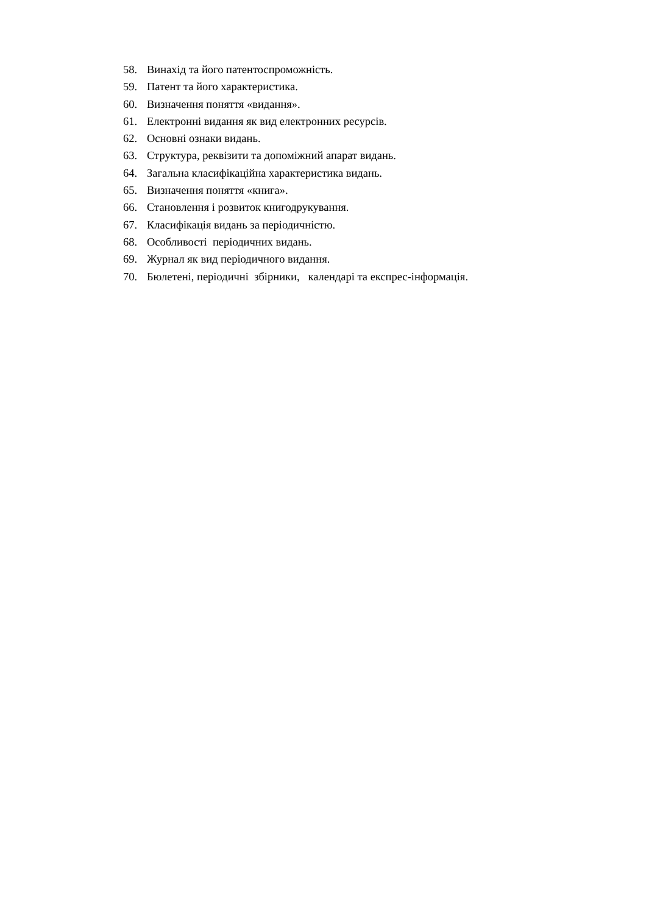58. Винахід та його патентоспроможність.
59. Патент та його характеристика.
60. Визначення поняття «видання».
61. Електронні видання як вид електронних ресурсів.
62. Основні ознаки видань.
63. Структура, реквізити та допоміжний апарат видань.
64. Загальна класифікаційна характеристика видань.
65. Визначення поняття «книга».
66. Становлення і розвиток книгодрукування.
67. Класифікація видань за періодичністю.
68. Особливості періодичних видань.
69. Журнал як вид періодичного видання.
70. Бюлетені, періодичні збірники, календарі та експрес-інформація.